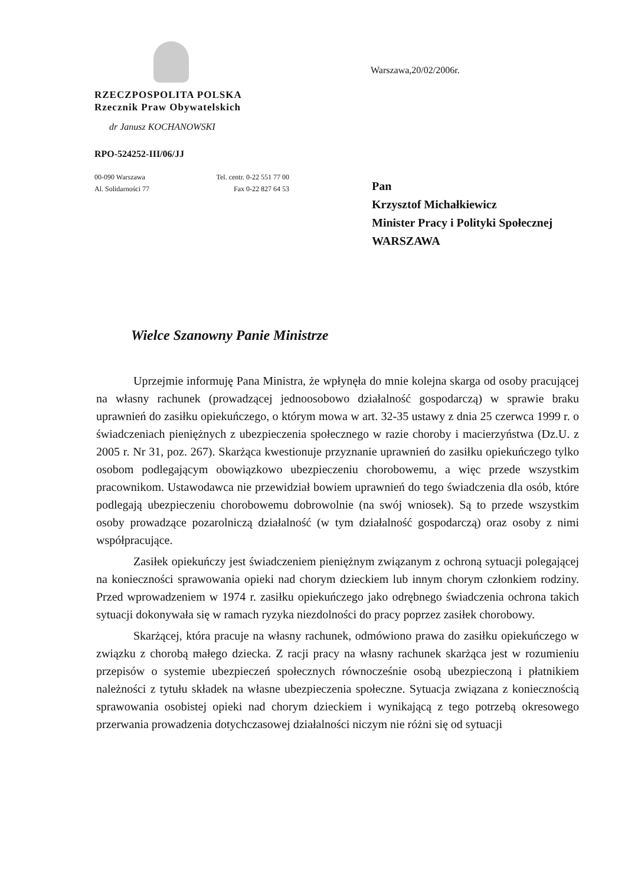RZECZPOSPOLITA POLSKA
Rzecznik Praw Obywatelskich
dr Janusz KOCHANOWSKI
RPO-524252-III/06/JJ
00-090 Warszawa Tel. centr. 0-22 551 77 00
Al. Solidarności 77 Fax 0-22 827 64 53
Warszawa,20/02/2006r.
Pan
Krzysztof Michałkiewicz
Minister Pracy i Polityki Społecznej
WARSZAWA
Wielce Szanowny Panie Ministrze
Uprzejmie informuję Pana Ministra, że wpłynęła do mnie kolejna skarga od osoby pracującej na własny rachunek (prowadzącej jednoosobowo działalność gospodarczą) w sprawie braku uprawnień do zasiłku opiekuńczego, o którym mowa w art. 32-35 ustawy z dnia 25 czerwca 1999 r. o świadczeniach pieniężnych z ubezpieczenia społecznego w razie choroby i macierzyństwa (Dz.U. z 2005 r. Nr 31, poz. 267). Skarżąca kwestionuje przyznanie uprawnień do zasiłku opiekuńczego tylko osobom podlegającym obowiązkowo ubezpieczeniu chorobowemu, a więc przede wszystkim pracownikom. Ustawodawca nie przewidział bowiem uprawnień do tego świadczenia dla osób, które podlegają ubezpieczeniu chorobowemu dobrowolnie (na swój wniosek). Są to przede wszystkim osoby prowadzące pozarolniczą działalność (w tym działalność gospodarczą) oraz osoby z nimi współpracujące.
Zasiłek opiekuńczy jest świadczeniem pieniężnym związanym z ochroną sytuacji polegającej na konieczności sprawowania opieki nad chorym dzieckiem lub innym chorym członkiem rodziny. Przed wprowadzeniem w 1974 r. zasiłku opiekuńczego jako odrębnego świadczenia ochrona takich sytuacji dokonywała się w ramach ryzyka niezdolności do pracy poprzez zasiłek chorobowy.
Skarżącej, która pracuje na własny rachunek, odmówiono prawa do zasiłku opiekuńczego w związku z chorobą małego dziecka. Z racji pracy na własny rachunek skarżąca jest w rozumieniu przepisów o systemie ubezpieczeń społecznych równocześnie osobą ubezpieczoną i płatnikiem należności z tytułu składek na własne ubezpieczenia społeczne. Sytuacja związana z koniecznością sprawowania osobistej opieki nad chorym dzieckiem i wynikającą z tego potrzebą okresowego przerwania prowadzenia dotychczasowej działalności niczym nie różni się od sytuacji